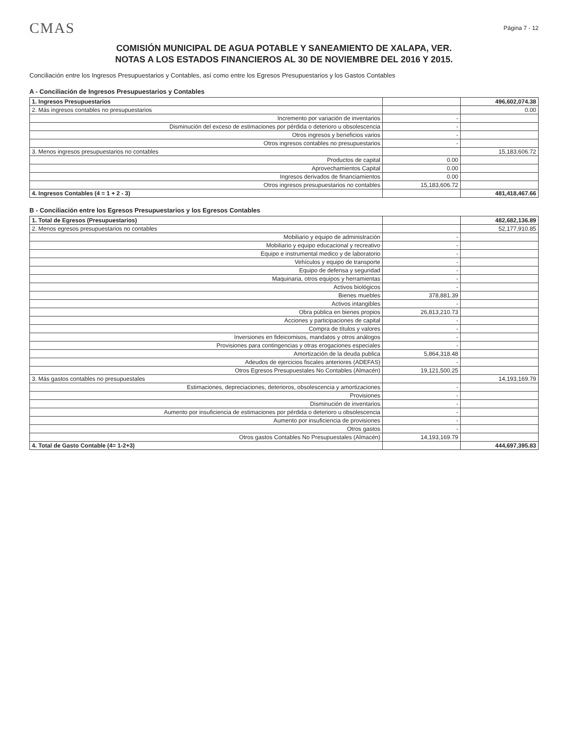CMAS
Página 7 - 12
COMISIÓN MUNICIPAL DE AGUA POTABLE Y SANEAMIENTO DE XALAPA, VER.
NOTAS A LOS ESTADOS FINANCIEROS AL 30 DE NOVIEMBRE DEL 2016 Y 2015.
Conciliación entre los Ingresos Presupuestarios y Contables, así como entre los Egresos Presupuestarios y los Gastos Contables
A - Conciliación de Ingresos Presupuestarios y Contables
| 1. Ingresos Presupuestarios | | 496,602,074.38 |
| 2. Más ingresos contables no presupuestarios | | 0.00 |
| Incremento por variación de inventarios | - | |
| Disminución del exceso de estimaciones por pérdida o deterioro u obsolescencia | - | |
| Otros ingresos y beneficios varios | - | |
| Otros ingresos contables no presupuestarios | - | |
| 3. Menos ingresos presupuestarios no contables | | 15,183,606.72 |
| Productos de capital | 0.00 | |
| Aprovechamientos Capital | 0.00 | |
| Ingresos derivados de financiamientos | 0.00 | |
| Otros ingresos presupuestarios no contables | 15,183,606.72 | |
| 4. Ingresos Contables (4 = 1 + 2 - 3) | | 481,418,467.66 |
B - Conciliación entre los Egresos Presupuestarios y los Egresos Contables
| 1. Total de Egresos (Presupuestarios) | | 482,682,136.89 |
| 2. Menos egresos presupuestarios no contables | | 52,177,910.85 |
| Mobiliario y equipo de administración | - | |
| Mobiliario y equipo educacional y recreativo | - | |
| Equipo e instrumental medico y de laboratorio | - | |
| Vehículos y equipo de transporte | - | |
| Equipo de defensa y seguridad | - | |
| Maquinaria, otros equipos y herramientas | - | |
| Activos biológicos | - | |
| Bienes muebles | 378,881.39 | |
| Activos intangibles | - | |
| Obra pública en bienes propios | 26,813,210.73 | |
| Acciones y participaciones de capital | - | |
| Compra de títulos y valores | - | |
| Inversiones en fideicomisos, mandatos y otros análogos | - | |
| Provisiones para contingencias y otras erogaciones especiales | - | |
| Amortización de la deuda publica | 5,864,318.48 | |
| Adeudos de ejercicios fiscales anteriores (ADEFAS) | - | |
| Otros Egresos Presupuestales No Contables (Almacén) | 19,121,500.25 | |
| 3. Más gastos contables no presupuestales | | 14,193,169.79 |
| Estimaciones, depreciaciones, deterioros, obsolescencia y amortizaciones | - | |
| Provisiones | - | |
| Disminución de inventarios | - | |
| Aumento por insuficiencia de estimaciones por pérdida o deterioro u obsolescencia | - | |
| Aumento por insuficiencia de provisiones | - | |
| Otros gastos | - | |
| Otros gastos Contables No Presupuestales (Almacén) | 14,193,169.79 | |
| 4. Total de Gasto Contable (4= 1-2+3) | | 444,697,395.83 |